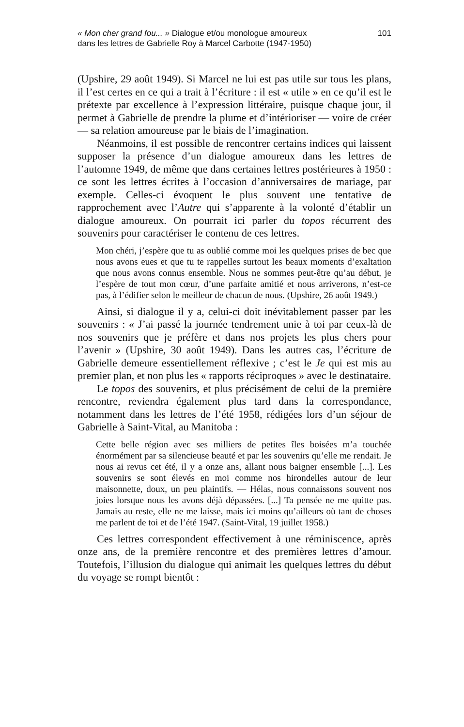« Mon cher grand fou... » Dialogue et/ou monologue amoureux
dans les lettres de Gabrielle Roy à Marcel Carbotte (1947-1950)
101
(Upshire, 29 août 1949). Si Marcel ne lui est pas utile sur tous les plans, il l’est certes en ce qui a trait à l’écriture : il est « utile » en ce qu’il est le prétexte par excellence à l’expression littéraire, puisque chaque jour, il permet à Gabrielle de prendre la plume et d’intérioriser — voire de créer — sa relation amoureuse par le biais de l’imagination.
Néanmoins, il est possible de rencontrer certains indices qui laissent supposer la présence d’un dialogue amoureux dans les lettres de l’automne 1949, de même que dans certaines lettres postérieures à 1950 : ce sont les lettres écrites à l’occasion d’anniversaires de mariage, par exemple. Celles-ci évoquent le plus souvent une tentative de rapprochement avec l’Autre qui s’apparente à la volonté d’établir un dialogue amoureux. On pourrait ici parler du topos récurrent des souvenirs pour caractériser le contenu de ces lettres.
Mon chéri, j’espère que tu as oublié comme moi les quelques prises de bec que nous avons eues et que tu te rappelles surtout les beaux moments d’exaltation que nous avons connus ensemble. Nous ne sommes peut-être qu’au début, je l’espère de tout mon cœur, d’une parfaite amitié et nous arriverons, n’est-ce pas, à l’édifier selon le meilleur de chacun de nous. (Upshire, 26 août 1949.)
Ainsi, si dialogue il y a, celui-ci doit inévitablement passer par les souvenirs : « J’ai passé la journée tendrement unie à toi par ceux-là de nos souvenirs que je préfère et dans nos projets les plus chers pour l’avenir » (Upshire, 30 août 1949). Dans les autres cas, l’écriture de Gabrielle demeure essentiellement réflexive ; c’est le Je qui est mis au premier plan, et non plus les « rapports réciproques » avec le destinataire.
Le topos des souvenirs, et plus précisément de celui de la première rencontre, reviendra également plus tard dans la correspondance, notamment dans les lettres de l’été 1958, rédigées lors d’un séjour de Gabrielle à Saint-Vital, au Manitoba :
Cette belle région avec ses milliers de petites îles boisées m’a touchée énormément par sa silencieuse beauté et par les souvenirs qu’elle me rendait. Je nous ai revus cet été, il y a onze ans, allant nous baigner ensemble [...]. Les souvenirs se sont élevés en moi comme nos hirondelles autour de leur maisonnette, doux, un peu plaintifs. — Hélas, nous connaissons souvent nos joies lorsque nous les avons déjà dépassées. [...] Ta pensée ne me quitte pas. Jamais au reste, elle ne me laisse, mais ici moins qu’ailleurs où tant de choses me parlent de toi et de l’été 1947. (Saint-Vital, 19 juillet 1958.)
Ces lettres correspondent effectivement à une réminiscence, après onze ans, de la première rencontre et des premières lettres d’amour. Toutefois, l’illusion du dialogue qui animait les quelques lettres du début du voyage se rompt bientôt :